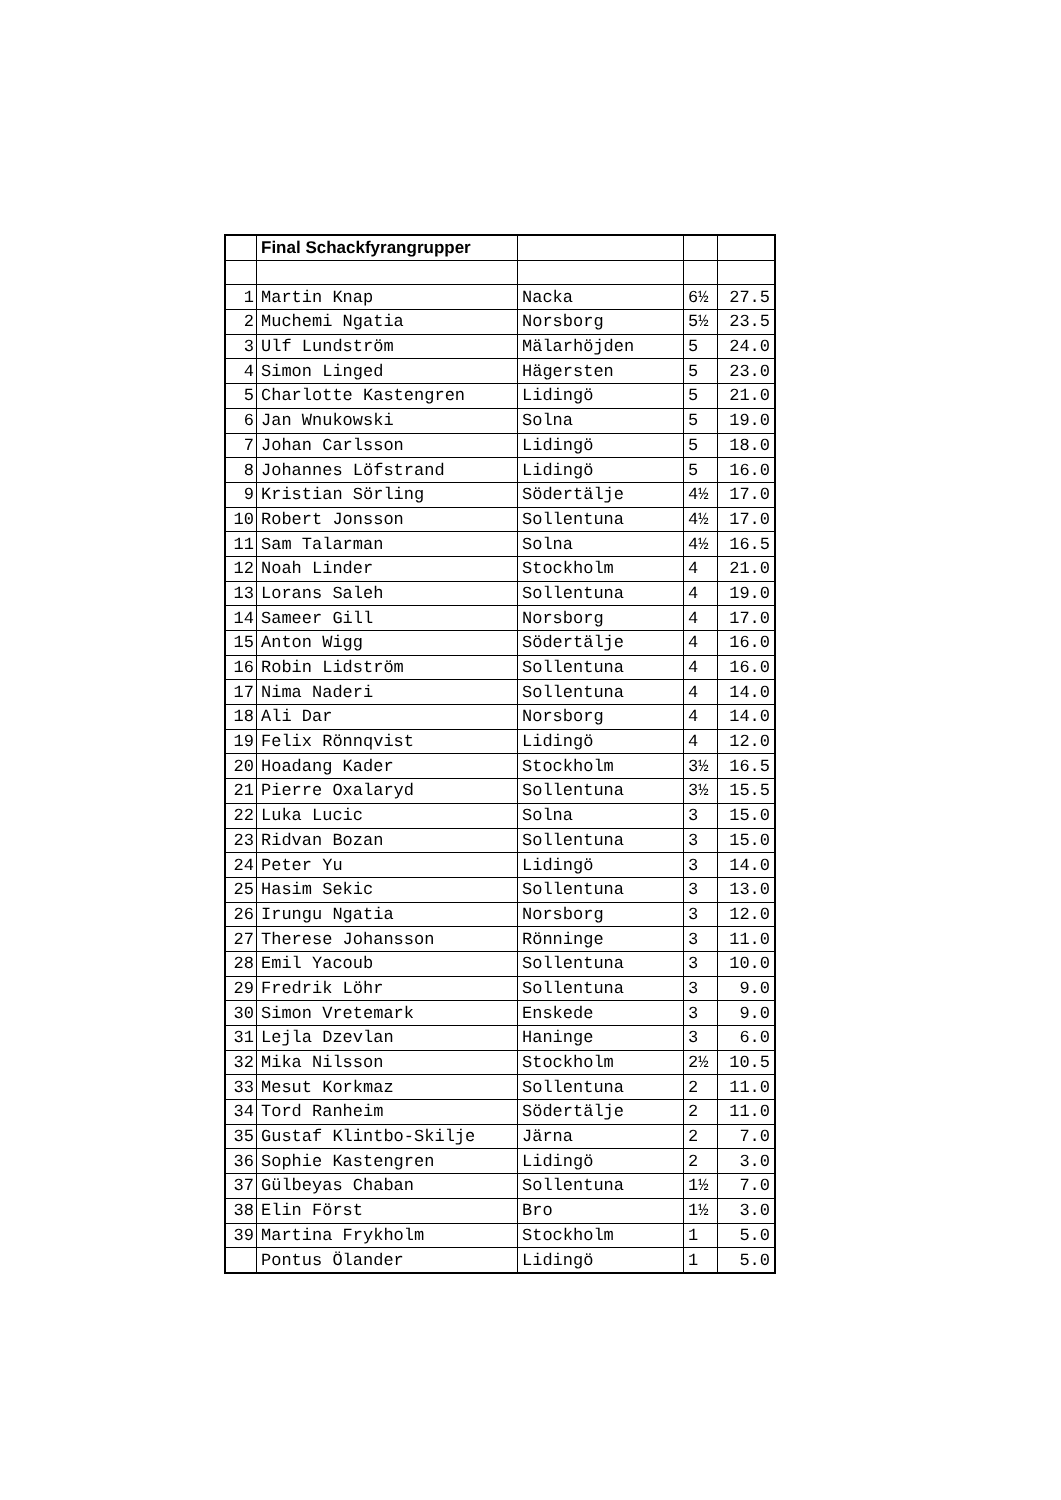| | Final Schackfyrangrupper | | | |
| 1 | Martin Knap | Nacka | 6½ | 27.5 |
| 2 | Muchemi Ngatia | Norsborg | 5½ | 23.5 |
| 3 | Ulf Lundström | Mälarhöjden | 5 | 24.0 |
| 4 | Simon Linged | Hägersten | 5 | 23.0 |
| 5 | Charlotte Kastengren | Lidingö | 5 | 21.0 |
| 6 | Jan Wnukowski | Solna | 5 | 19.0 |
| 7 | Johan Carlsson | Lidingö | 5 | 18.0 |
| 8 | Johannes Löfstrand | Lidingö | 5 | 16.0 |
| 9 | Kristian Sörling | Södertälje | 4½ | 17.0 |
| 10 | Robert Jonsson | Sollentuna | 4½ | 17.0 |
| 11 | Sam Talarman | Solna | 4½ | 16.5 |
| 12 | Noah Linder | Stockholm | 4 | 21.0 |
| 13 | Lorans Saleh | Sollentuna | 4 | 19.0 |
| 14 | Sameer Gill | Norsborg | 4 | 17.0 |
| 15 | Anton Wigg | Södertälje | 4 | 16.0 |
| 16 | Robin Lidström | Sollentuna | 4 | 16.0 |
| 17 | Nima Naderi | Sollentuna | 4 | 14.0 |
| 18 | Ali Dar | Norsborg | 4 | 14.0 |
| 19 | Felix Rönnqvist | Lidingö | 4 | 12.0 |
| 20 | Hoadang Kader | Stockholm | 3½ | 16.5 |
| 21 | Pierre Oxalaryd | Sollentuna | 3½ | 15.5 |
| 22 | Luka Lucic | Solna | 3 | 15.0 |
| 23 | Ridvan Bozan | Sollentuna | 3 | 15.0 |
| 24 | Peter Yu | Lidingö | 3 | 14.0 |
| 25 | Hasim Sekic | Sollentuna | 3 | 13.0 |
| 26 | Irungu Ngatia | Norsborg | 3 | 12.0 |
| 27 | Therese Johansson | Rönninge | 3 | 11.0 |
| 28 | Emil Yacoub | Sollentuna | 3 | 10.0 |
| 29 | Fredrik Löhr | Sollentuna | 3 | 9.0 |
| 30 | Simon Vretemark | Enskede | 3 | 9.0 |
| 31 | Lejla Dzevlan | Haninge | 3 | 6.0 |
| 32 | Mika Nilsson | Stockholm | 2½ | 10.5 |
| 33 | Mesut Korkmaz | Sollentuna | 2 | 11.0 |
| 34 | Tord Ranheim | Södertälje | 2 | 11.0 |
| 35 | Gustaf Klintbo-Skilje | Järna | 2 | 7.0 |
| 36 | Sophie Kastengren | Lidingö | 2 | 3.0 |
| 37 | Gülbeyas Chaban | Sollentuna | 1½ | 7.0 |
| 38 | Elin Först | Bro | 1½ | 3.0 |
| 39 | Martina Frykholm | Stockholm | 1 | 5.0 |
| | Pontus Ölander | Lidingö | 1 | 5.0 |